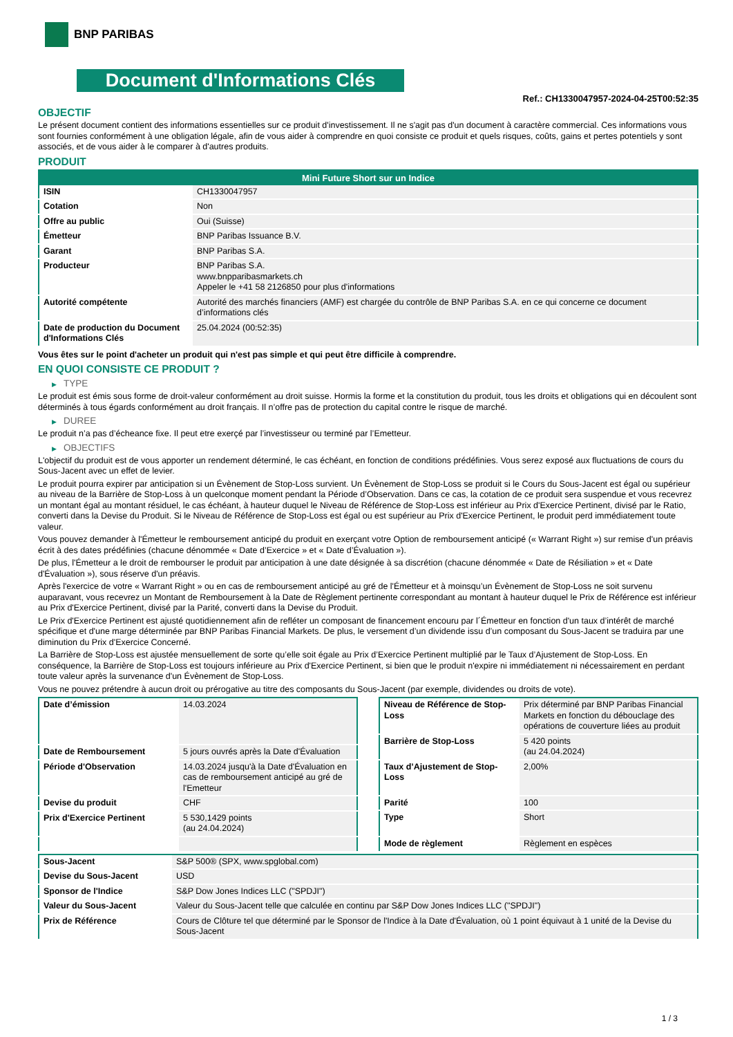BNP PARIBAS
Document d'Informations Clés
Ref.: CH1330047957-2024-04-25T00:52:35
OBJECTIF
Le présent document contient des informations essentielles sur ce produit d'investissement. Il ne s'agit pas d'un document à caractère commercial. Ces informations vous sont fournies conformément à une obligation légale, afin de vous aider à comprendre en quoi consiste ce produit et quels risques, coûts, gains et pertes potentiels y sont associés, et de vous aider à le comparer à d'autres produits.
PRODUIT
| Mini Future Short sur un Indice | |
| --- | --- |
| ISIN | CH1330047957 |
| Cotation | Non |
| Offre au public | Oui (Suisse) |
| Émetteur | BNP Paribas Issuance B.V. |
| Garant | BNP Paribas S.A. |
| Producteur | BNP Paribas S.A. www.bnpparibasmarkets.ch Appeler le +41 58 2126850 pour plus d'informations |
| Autorité compétente | Autorité des marchés financiers (AMF) est chargée du contrôle de BNP Paribas S.A. en ce qui concerne ce document d’informations clés |
| Date de production du Document d'Informations Clés | 25.04.2024 (00:52:35) |
Vous êtes sur le point d'acheter un produit qui n'est pas simple et qui peut être difficile à comprendre.
EN QUOI CONSISTE CE PRODUIT ?
▶ TYPE
Le produit est émis sous forme de droit-valeur conformément au droit suisse. Hormis la forme et la constitution du produit, tous les droits et obligations qui en découlent sont déterminés à tous égards conformément au droit français. Il n’offre pas de protection du capital contre le risque de marché.
▶ DUREE
Le produit n’a pas d’écheance fixe. Il peut etre exerçé par l’investisseur ou terminé par l’Emetteur.
▶ OBJECTIFS
L'objectif du produit est de vous apporter un rendement déterminé, le cas échéant, en fonction de conditions prédéfinies. Vous serez exposé aux fluctuations de cours du Sous-Jacent avec un effet de levier.
Le produit pourra expirer par anticipation si un Évènement de Stop-Loss survient. Un Évènement de Stop-Loss se produit si le Cours du Sous-Jacent est égal ou supérieur au niveau de la Barrière de Stop-Loss à un quelconque moment pendant la Période d’Observation. Dans ce cas, la cotation de ce produit sera suspendue et vous recevrez un montant égal au montant résiduel, le cas échéant, à hauteur duquel le Niveau de Référence de Stop-Loss est inférieur au Prix d'Exercice Pertinent, divisé par le Ratio, converti dans la Devise du Produit. Si le Niveau de Référence de Stop-Loss est égal ou est supérieur au Prix d'Exercice Pertinent, le produit perd immédiatement toute valeur.
Vous pouvez demander à l'Émetteur le remboursement anticipé du produit en exerçant votre Option de remboursement anticipé (« Warrant Right ») sur remise d'un préavis écrit à des dates prédéfinies (chacune dénommée « Date d’Exercice » et « Date d’Évaluation »).
De plus, l'Émetteur a le droit de rembourser le produit par anticipation à une date désignée à sa discrétion (chacune dénommée « Date de Résiliation » et « Date d'Évaluation »), sous réserve d'un préavis.
Après l'exercice de votre « Warrant Right » ou en cas de remboursement anticipé au gré de l'Émetteur et à moinsqu’un Évènement de Stop-Loss ne soit survenu auparavant, vous recevrez un Montant de Remboursement à la Date de Règlement pertinente correspondant au montant à hauteur duquel le Prix de Référence est inférieur au Prix d'Exercice Pertinent, divisé par la Parité, converti dans la Devise du Produit.
Le Prix d'Exercice Pertinent est ajusté quotidiennement afin de refléter un composant de financement encouru par l´Émetteur en fonction d'un taux d’intérêt de marché spécifique et d'une marge déterminée par BNP Paribas Financial Markets. De plus, le versement d’un dividende issu d’un composant du Sous-Jacent se traduira par une diminution du Prix d'Exercice Concerné.
La Barrière de Stop-Loss est ajustée mensuellement de sorte qu’elle soit égale au Prix d’Exercice Pertinent multiplié par le Taux d’Ajustement de Stop-Loss. En conséquence, la Barrière de Stop-Loss est toujours inférieure au Prix d'Exercice Pertinent, si bien que le produit n'expire ni immédiatement ni nécessairement en perdant toute valeur après la survenance d'un Évènement de Stop-Loss.
Vous ne pouvez prétendre à aucun droit ou prérogative au titre des composants du Sous-Jacent (par exemple, dividendes ou droits de vote).
| Date d’émission | 14.03.2024 |
| Date de Remboursement | 5 jours ouvrés après la Date d'Évaluation |
| Période d'Observation | 14.03.2024 jusqu'à la Date d'Évaluation en cas de remboursement anticipé au gré de l'Emetteur |
| Devise du produit | CHF |
| Prix d'Exercice Pertinent | 5 530,1429 points (au 24.04.2024) |
| Niveau de Référence de Stop-Loss | Prix déterminé par BNP Paribas Financial Markets en fonction du débouclage des opérations de couverture liées au produit |
| Barrière de Stop-Loss | 5 420 points (au 24.04.2024) |
| Taux d’Ajustement de Stop-Loss | 2,00% |
| Parité | 100 |
| Type | Short |
| Mode de règlement | Règlement en espèces |
| Sous-Jacent | S&P 500® (SPX, www.spglobal.com) |
| Devise du Sous-Jacent | USD |
| Sponsor de l'Indice | S&P Dow Jones Indices LLC ("SPDJI") |
| Valeur du Sous-Jacent | Valeur du Sous-Jacent telle que calculée en continu par S&P Dow Jones Indices LLC ("SPDJI") |
| Prix de Référence | Cours de Clôture tel que déterminé par le Sponsor de l'Indice à la Date d'Évaluation, où 1 point équivaut à 1 unité de la Devise du Sous-Jacent |
1 / 3